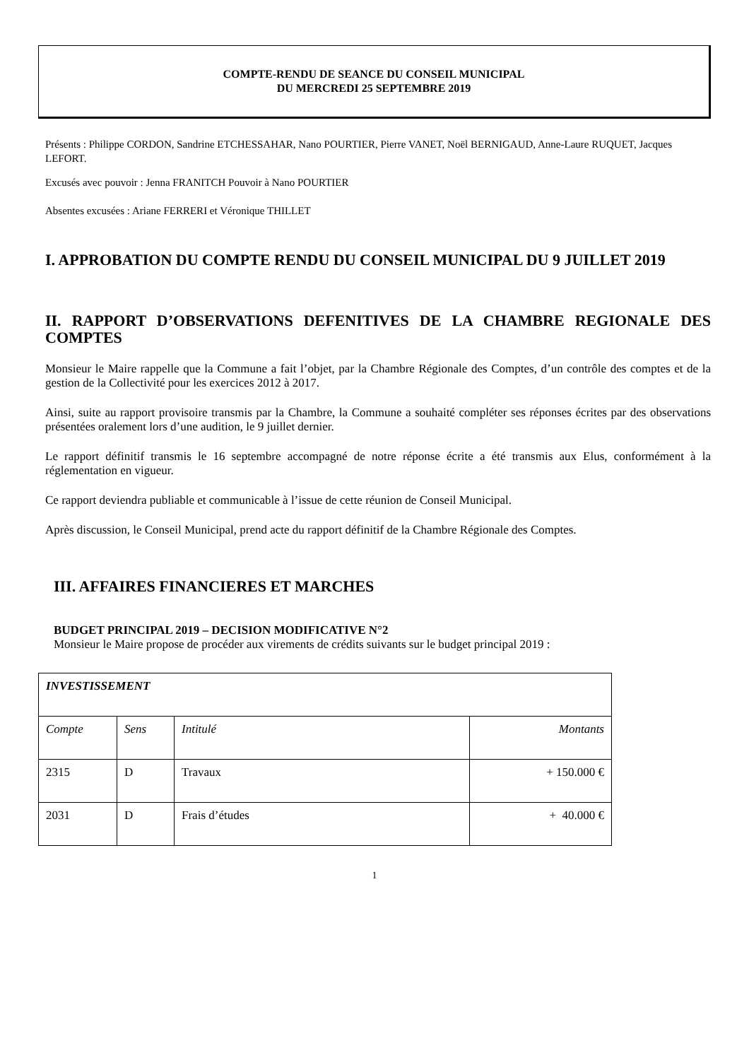COMPTE-RENDU DE SEANCE DU CONSEIL MUNICIPAL
DU MERCREDI 25 SEPTEMBRE 2019
Présents : Philippe CORDON, Sandrine ETCHESSAHAR, Nano POURTIER, Pierre VANET, Noël BERNIGAUD, Anne-Laure RUQUET, Jacques LEFORT.
Excusés avec pouvoir : Jenna FRANITCH Pouvoir à Nano POURTIER
Absentes excusées : Ariane FERRERI et Véronique THILLET
I. APPROBATION DU COMPTE RENDU DU CONSEIL MUNICIPAL DU 9 JUILLET 2019
II. RAPPORT D’OBSERVATIONS DEFENITIVES DE LA CHAMBRE REGIONALE DES COMPTES
Monsieur le Maire rappelle que la Commune a fait l’objet, par la Chambre Régionale des Comptes, d’un contrôle des comptes et de la gestion de la Collectivité pour les exercices 2012 à 2017.
Ainsi, suite au rapport provisoire transmis par la Chambre, la Commune a souhaité compléter ses réponses écrites par des observations présentées oralement lors d’une audition, le 9 juillet dernier.
Le rapport définitif transmis le 16 septembre accompagné de notre réponse écrite a été transmis aux Elus, conformément à la réglementation en vigueur.
Ce rapport deviendra publiable et communicable à l’issue de cette réunion de Conseil Municipal.
Après discussion, le Conseil Municipal, prend acte du rapport définitif de la Chambre Régionale des Comptes.
III. AFFAIRES FINANCIERES ET MARCHES
BUDGET PRINCIPAL 2019 – DECISION MODIFICATIVE N°2
Monsieur le Maire propose de procéder aux virements de crédits suivants sur le budget principal 2019 :
| INVESTISSEMENT | | | |
| Compte | Sens | Intitulé | Montants |
| 2315 | D | Travaux | + 150.000 € |
| 2031 | D | Frais d’études | + 40.000 € |
1